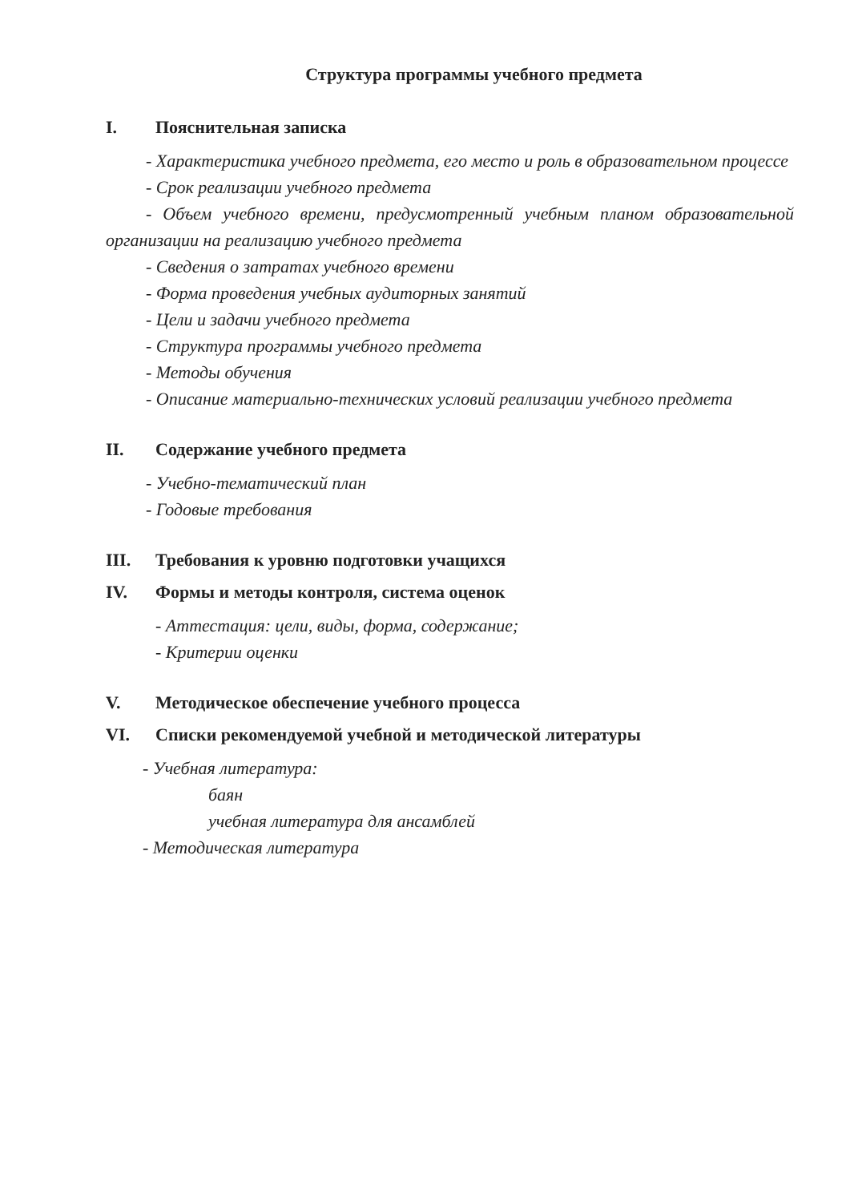Структура программы учебного предмета
I. Пояснительная записка
- Характеристика учебного предмета, его место и роль в образовательном процессе
- Срок реализации учебного предмета
- Объем учебного времени, предусмотренный учебным планом образовательной организации на реализацию учебного предмета
- Сведения о затратах учебного времени
- Форма проведения учебных аудиторных занятий
- Цели и задачи учебного предмета
- Структура программы учебного предмета
- Методы обучения
- Описание материально-технических условий реализации учебного предмета
II. Содержание учебного предмета
- Учебно-тематический план
- Годовые требования
III. Требования к уровню подготовки учащихся
IV. Формы и методы контроля, система оценок
- Аттестация: цели, виды, форма, содержание;
- Критерии оценки
V. Методическое обеспечение учебного процесса
VI. Списки рекомендуемой учебной и методической литературы
- Учебная литература:
баян
учебная литература для ансамблей
- Методическая литература